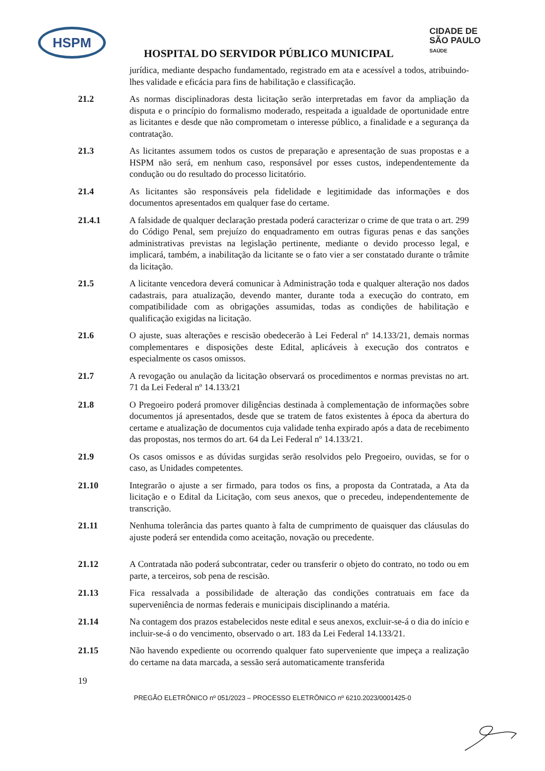HSPM
HOSPITAL DO SERVIDOR PÚBLICO MUNICIPAL
CIDADE DE
SÃO PAULO
SAÚDE
jurídica, mediante despacho fundamentado, registrado em ata e acessível a todos, atribuindo-lhes validade e eficácia para fins de habilitação e classificação.
21.2 As normas disciplinadoras desta licitação serão interpretadas em favor da ampliação da disputa e o princípio do formalismo moderado, respeitada a igualdade de oportunidade entre as licitantes e desde que não comprometam o interesse público, a finalidade e a segurança da contratação.
21.3 As licitantes assumem todos os custos de preparação e apresentação de suas propostas e a HSPM não será, em nenhum caso, responsável por esses custos, independentemente da condução ou do resultado do processo licitatório.
21.4 As licitantes são responsáveis pela fidelidade e legitimidade das informações e dos documentos apresentados em qualquer fase do certame.
21.4.1 A falsidade de qualquer declaração prestada poderá caracterizar o crime de que trata o art. 299 do Código Penal, sem prejuízo do enquadramento em outras figuras penas e das sanções administrativas previstas na legislação pertinente, mediante o devido processo legal, e implicará, também, a inabilitação da licitante se o fato vier a ser constatado durante o trâmite da licitação.
21.5 A licitante vencedora deverá comunicar à Administração toda e qualquer alteração nos dados cadastrais, para atualização, devendo manter, durante toda a execução do contrato, em compatibilidade com as obrigações assumidas, todas as condições de habilitação e qualificação exigidas na licitação.
21.6 O ajuste, suas alterações e rescisão obedecerão à Lei Federal nº 14.133/21, demais normas complementares e disposições deste Edital, aplicáveis à execução dos contratos e especialmente os casos omissos.
21.7 A revogação ou anulação da licitação observará os procedimentos e normas previstas no art. 71 da Lei Federal nº 14.133/21
21.8 O Pregoeiro poderá promover diligências destinada à complementação de informações sobre documentos já apresentados, desde que se tratem de fatos existentes à época da abertura do certame e atualização de documentos cuja validade tenha expirado após a data de recebimento das propostas, nos termos do art. 64 da Lei Federal nº 14.133/21.
21.9 Os casos omissos e as dúvidas surgidas serão resolvidos pelo Pregoeiro, ouvidas, se for o caso, as Unidades competentes.
21.10 Integrarão o ajuste a ser firmado, para todos os fins, a proposta da Contratada, a Ata da licitação e o Edital da Licitação, com seus anexos, que o precedeu, independentemente de transcrição.
21.11 Nenhuma tolerância das partes quanto à falta de cumprimento de quaisquer das cláusulas do ajuste poderá ser entendida como aceitação, novação ou precedente.
21.12 A Contratada não poderá subcontratar, ceder ou transferir o objeto do contrato, no todo ou em parte, a terceiros, sob pena de rescisão.
21.13 Fica ressalvada a possibilidade de alteração das condições contratuais em face da superveniência de normas federais e municipais disciplinando a matéria.
21.14 Na contagem dos prazos estabelecidos neste edital e seus anexos, excluir-se-á o dia do início e incluir-se-á o do vencimento, observado o art. 183 da Lei Federal 14.133/21.
21.15 Não havendo expediente ou ocorrendo qualquer fato superveniente que impeça a realização do certame na data marcada, a sessão será automaticamente transferida
19
PREGÃO ELETRÔNICO nº 051/2023 – PROCESSO ELETRÔNICO nº 6210.2023/0001425-0